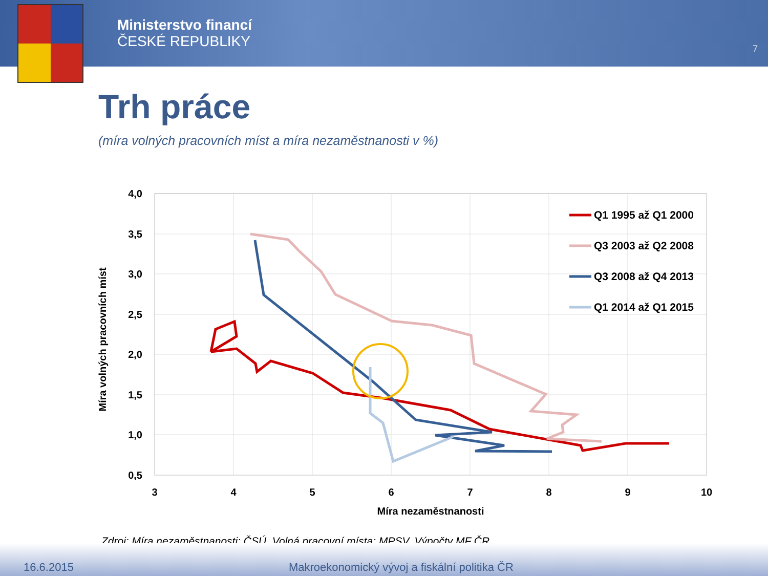Ministerstvo financí
ČESKÉ REPUBLIKY
7
Trh práce
(míra volných pracovních míst a míra nezaměstnanosti v %)
4,0
3,5
3,0
2,5
2,0
1,5
1,0
0,5
3
4
5
6
7
8
9
10
Míra nezaměstnanosti
Míra volných pracovních míst
Q1 1995 až Q1 2000
Q3 2003 až Q2 2008
Q3 2008 až Q4 2013
Q1 2014 až Q1 2015
Zdroj: Míra nezaměstnanosti: ČSÚ. Volná pracovní místa: MPSV. Výpočty MF ČR.
16.6.2015 Makroekonomický vývoj a fiskální politika ČR